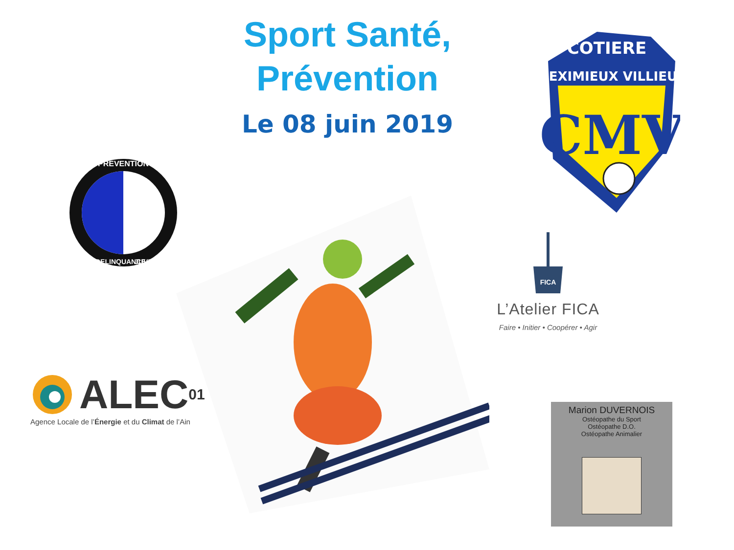Sport Santé,
Prévention
Le 08 juin 2019
COTIERE
MEXIMIEUX VILLIEU
CMV
PREVENTION
DELINQUANCE
JUVENILE
FICA
L’Atelier FICA
Faire • Initier • Coopérer • Agir
ALEC 01
Agence Locale de l’Énergie et du Climat de l’Ain
Marion DUVERNOIS
Ostéopathe du Sport
Ostéopathe D.O.
Ostéopathe Animalier